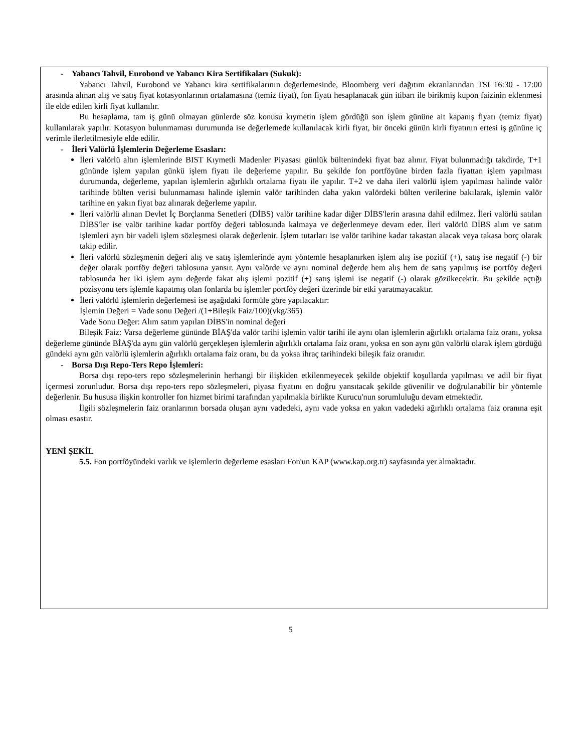- Yabancı Tahvil, Eurobond ve Yabancı Kira Sertifikaları (Sukuk):
Yabancı Tahvil, Eurobond ve Yabancı kira sertifikalarının değerlemesinde, Bloomberg veri dağıtım ekranlarından TSI 16:30 - 17:00 arasında alınan alış ve satış fiyat kotasyonlarının ortalamasına (temiz fiyat), fon fiyatı hesaplanacak gün itibarı ile birikmiş kupon faizinin eklenmesi ile elde edilen kirli fiyat kullanılır.
Bu hesaplama, tam iş günü olmayan günlerde söz konusu kıymetin işlem gördüğü son işlem gününe ait kapanış fiyatı (temiz fiyat) kullanılarak yapılır. Kotasyon bulunmaması durumunda ise değerlemede kullanılacak kirli fiyat, bir önceki günün kirli fiyatının ertesi iş gününe iç verimle ilerletilmesiyle elde edilir.
- İleri Valörlü İşlemlerin Değerleme Esasları:
İleri valörlü altın işlemlerinde BIST Kıymetli Madenler Piyasası günlük bültenindeki fiyat baz alınır. Fiyat bulunmadığı takdirde, T+1 gününde işlem yapılan günkü işlem fiyatı ile değerleme yapılır. Bu şekilde fon portföyüne birden fazla fiyattan işlem yapılması durumunda, değerleme, yapılan işlemlerin ağırlıklı ortalama fiyatı ile yapılır. T+2 ve daha ileri valörlü işlem yapılması halinde valör tarihinde bülten verisi bulunmaması halinde işlemin valör tarihinden daha yakın valördeki bülten verilerine bakılarak, işlemin valör tarihine en yakın fiyat baz alınarak değerleme yapılır.
İleri valörlü alınan Devlet İç Borçlanma Senetleri (DİBS) valör tarihine kadar diğer DİBS'lerin arasına dahil edilmez. İleri valörlü satılan DİBS'ler ise valör tarihine kadar portföy değeri tablosunda kalmaya ve değerlenmeye devam eder. İleri valörlü DİBS alım ve satım işlemleri ayrı bir vadeli işlem sözleşmesi olarak değerlenir. İşlem tutarları ise valör tarihine kadar takastan alacak veya takasa borç olarak takip edilir.
İleri valörlü sözleşmenin değeri alış ve satış işlemlerinde aynı yöntemle hesaplanırken işlem alış ise pozitif (+), satış ise negatif (-) bir değer olarak portföy değeri tablosuna yansır. Aynı valörde ve aynı nominal değerde hem alış hem de satış yapılmış ise portföy değeri tablosunda her iki işlem aynı değerde fakat alış işlemi pozitif (+) satış işlemi ise negatif (-) olarak gözükecektir. Bu şekilde açtığı pozisyonu ters işlemle kapatmış olan fonlarda bu işlemler portföy değeri üzerinde bir etki yaratmayacaktır.
İleri valörlü işlemlerin değerlemesi ise aşağıdaki formüle göre yapılacaktır:
İşlemin Değeri = Vade sonu Değeri /(1+Bileşik Faiz/100)(vkg/365)
Vade Sonu Değer: Alım satım yapılan DİBS'in nominal değeri
Bileşik Faiz: Varsa değerleme gününde BİAŞ'da valör tarihi işlemin valör tarihi ile aynı olan işlemlerin ağırlıklı ortalama faiz oranı, yoksa değerleme gününde BİAŞ'da aynı gün valörlü gerçekleşen işlemlerin ağırlıklı ortalama faiz oranı, yoksa en son aynı gün valörlü olarak işlem gördüğü gündeki aynı gün valörlü işlemlerin ağırlıklı ortalama faiz oranı, bu da yoksa ihraç tarihindeki bileşik faiz oranıdır.
- Borsa Dışı Repo-Ters Repo İşlemleri:
Borsa dışı repo-ters repo sözleşmelerinin herhangi bir ilişkiden etkilenmeyecek şekilde objektif koşullarda yapılması ve adil bir fiyat içermesi zorunludur. Borsa dışı repo-ters repo sözleşmeleri, piyasa fiyatını en doğru yansıtacak şekilde güvenilir ve doğrulanabilir bir yöntemle değerlenir. Bu hususa ilişkin kontroller fon hizmet birimi tarafından yapılmakla birlikte Kurucu'nun sorumluluğu devam etmektedir.
İlgili sözleşmelerin faiz oranlarının borsada oluşan aynı vadedeki, aynı vade yoksa en yakın vadedeki ağırlıklı ortalama faiz oranına eşit olması esastır.
YENİ ŞEKİL
5.5. Fon portföyündeki varlık ve işlemlerin değerleme esasları Fon'un KAP (www.kap.org.tr) sayfasında yer almaktadır.
5